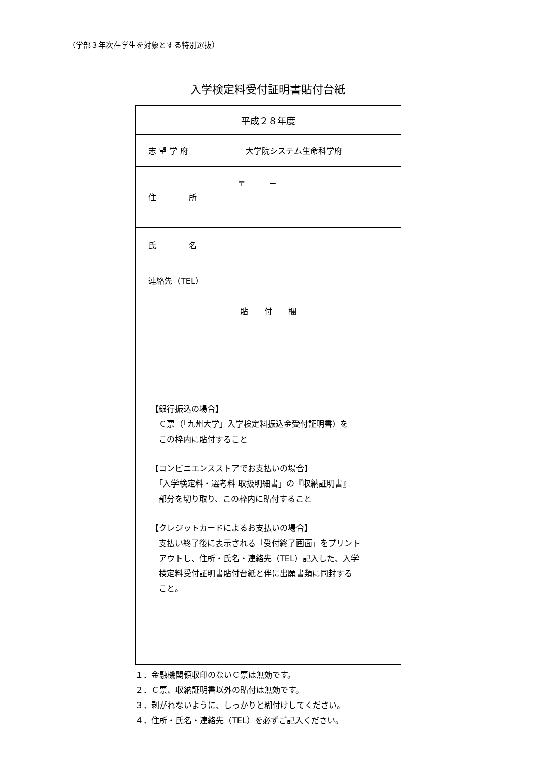（学部３年次在学生を対象とする特別選抜）
入学検定料受付証明書貼付台紙
| 平成２８年度 | |
| 志 望 学 府 | 大学院システム生命科学府 |
| 住 所 | 〒 － |
| 氏 名 | |
| 連絡先（TEL） | |
| 貼 付 欄 | |
| 【銀行振込の場合】 Ｃ票（「九州大学」入学検定料振込金受付証明書）を この枠内に貼付すること 【コンビニエンスストアでお支払いの場合】 「入学検定料・選考料 取扱明細書」の『収納証明書』 部分を切り取り、この枠内に貼付すること 【クレジットカードによるお支払いの場合】 支払い終了後に表示される「受付終了画面」をプリント アウトし、住所・氏名・連絡先（TEL）記入した、入学 検定料受付証明書貼付台紙と伴に出願書類に同封する こと。 | |
１．金融機関領収印のないＣ票は無効です。
２．Ｃ票、収納証明書以外の貼付は無効です。
３．剥がれないように、しっかりと糊付けしてください。
４．住所・氏名・連絡先（TEL）を必ずご記入ください。